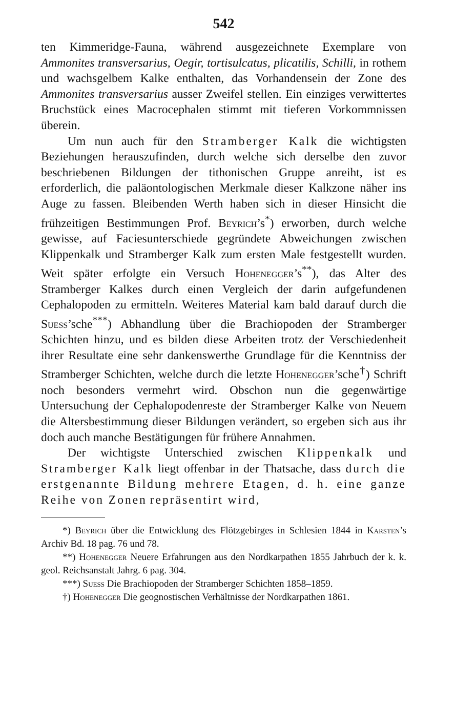542
ten Kimmeridge-Fauna, während ausgezeichnete Exemplare von Ammonites transversarius, Oegir, tortisulcatus, plicatilis, Schilli, in rothem und wachsgelbem Kalke enthalten, das Vorhandensein der Zone des Ammonites transversarius ausser Zweifel stellen. Ein einziges verwittertes Bruchstück eines Macrocephalen stimmt mit tieferen Vorkommnissen überein.
Um nun auch für den Stramberger Kalk die wichtigsten Beziehungen herauszufinden, durch welche sich derselbe den zuvor beschriebenen Bildungen der tithonischen Gruppe anreiht, ist es erforderlich, die paläontologischen Merkmale dieser Kalkzone näher ins Auge zu fassen. Bleibenden Werth haben sich in dieser Hinsicht die frühzeitigen Bestimmungen Prof. Beyrich’s<sup>*</sup>) erworben, durch welche gewisse, auf Faciesunterschiede gegründete Abweichungen zwischen Klippenkalk und Stramberger Kalk zum ersten Male festgestellt wurden. Weit später erfolgte ein Versuch Hohenegger’s<sup>**</sup>), das Alter des Stramberger Kalkes durch einen Vergleich der darin aufgefundenen Cephalopoden zu ermitteln. Weiteres Material kam bald darauf durch die Suess’sche<sup>***</sup>) Abhandlung über die Brachiopoden der Stramberger Schichten hinzu, und es bilden diese Arbeiten trotz der Verschiedenheit ihrer Resultate eine sehr dankenswerthe Grundlage für die Kenntniss der Stramberger Schichten, welche durch die letzte Hohenegger’sche<sup>†</sup>) Schrift noch besonders vermehrt wird. Obschon nun die gegenwärtige Untersuchung der Cephalopodenreste der Stramberger Kalke von Neuem die Altersbestimmung dieser Bildungen verändert, so ergeben sich aus ihr doch auch manche Bestätigungen für frühere Annahmen.
Der wichtigste Unterschied zwischen Klippenkalk und Stramberger Kalk liegt offenbar in der Thatsache, dass durch die erstgenannte Bildung mehrere Etagen, d. h. eine ganze Reihe von Zonen repräsentirt wird,
*) Beyrich über die Entwicklung des Flötzgebirges in Schlesien 1844 in Karsten’s Archiv Bd. 18 pag. 76 und 78.
**) Hohenegger Neuere Erfahrungen aus den Nordkarpathen 1855 Jahrbuch der k. k. geol. Reichsanstalt Jahrg. 6 pag. 304.
***) Suess Die Brachiopoden der Stramberger Schichten 1858–1859.
†) Hohenegger Die geognostischen Verhältnisse der Nordkarpathen 1861.